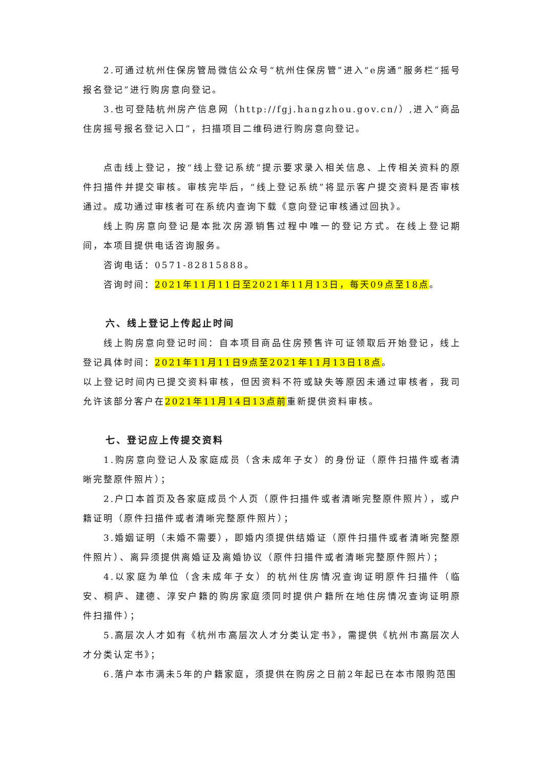2.可通过杭州住保房管局微信公众号“杭州住保房管”进入“e房通”服务栏“摇号报名登记”进行购房意向登记。
3.也可登陆杭州房产信息网（http://fgj.hangzhou.gov.cn/）,进入“商品住房摇号报名登记入口”，扫描项目二维码进行购房意向登记。
点击线上登记，按“线上登记系统”提示要求录入相关信息、上传相关资料的原件扫描件并提交审核。审核完毕后，“线上登记系统”将显示客户提交资料是否审核通过。成功通过审核者可在系统内查询下载《意向登记审核通过回执》。
线上购房意向登记是本批次房源销售过程中唯一的登记方式。在线上登记期间，本项目提供电话咨询服务。
咨询电话：0571-82815888。
咨询时间：2021年11月11日至2021年11月13日，每天09点至18点。
六、线上登记上传起止时间
线上购房意向登记时间：自本项目商品住房预售许可证领取后开始登记，线上登记具体时间：2021年11月11日9点至2021年11月13日18点。
以上登记时间内已提交资料审核，但因资料不符或缺失等原因未通过审核者，我司允许该部分客户在2021年11月14日13点前重新提供资料审核。
七、登记应上传提交资料
1.购房意向登记人及家庭成员（含未成年子女）的身份证（原件扫描件或者清晰完整原件照片）；
2.户口本首页及各家庭成员个人页（原件扫描件或者清晰完整原件照片），或户籍证明（原件扫描件或者清晰完整原件照片）；
3.婚姻证明（未婚不需要），即婚内须提供结婚证（原件扫描件或者清晰完整原件照片）、离异须提供离婚证及离婚协议（原件扫描件或者清晰完整原件照片）；
4.以家庭为单位（含未成年子女）的杭州住房情况查询证明原件扫描件（临安、桐庐、建德、淳安户籍的购房家庭须同时提供户籍所在地住房情况查询证明原件扫描件）；
5.高层次人才如有《杭州市高层次人才分类认定书》，需提供《杭州市高层次人才分类认定书》；
6.落户本市满未5年的户籍家庭，须提供在购房之日前2年起已在本市限购范围